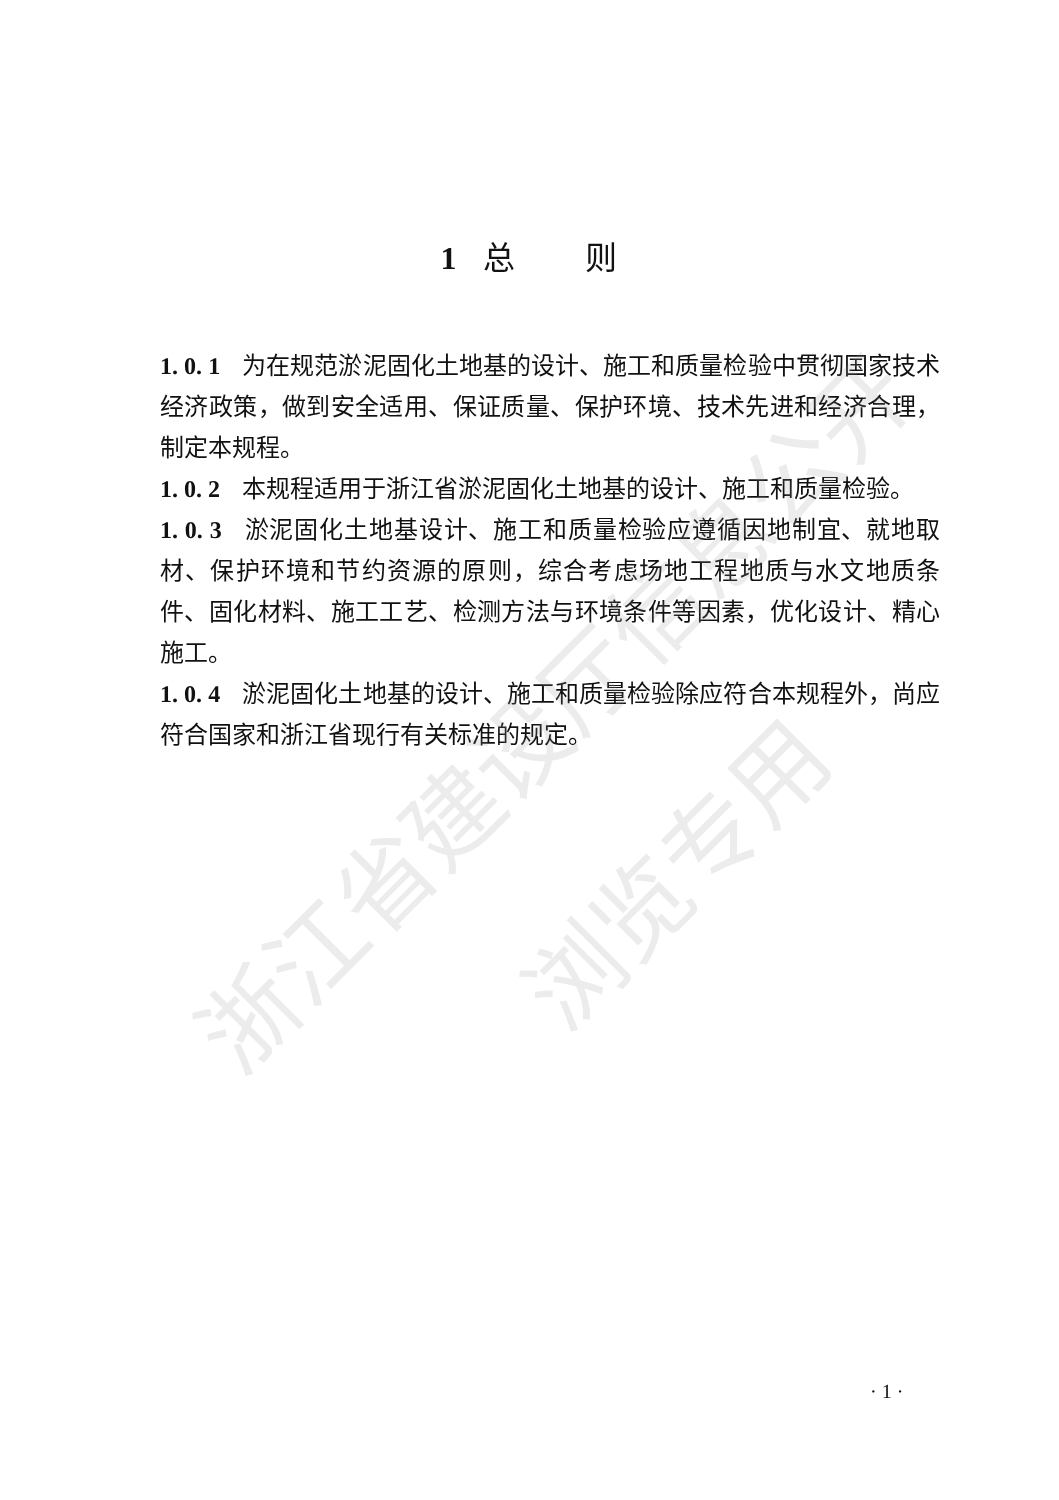浙江省建设厅信息公开
浏览专用
1 总　　则
1. 0. 1 为在规范淤泥固化土地基的设计、施工和质量检验中贯彻国家技术经济政策，做到安全适用、保证质量、保护环境、技术先进和经济合理，制定本规程。
1. 0. 2 本规程适用于浙江省淤泥固化土地基的设计、施工和质量检验。
1. 0. 3 淤泥固化土地基设计、施工和质量检验应遵循因地制宜、就地取材、保护环境和节约资源的原则，综合考虑场地工程地质与水文地质条件、固化材料、施工工艺、检测方法与环境条件等因素，优化设计、精心施工。
1. 0. 4 淤泥固化土地基的设计、施工和质量检验除应符合本规程外，尚应符合国家和浙江省现行有关标准的规定。
· 1 ·